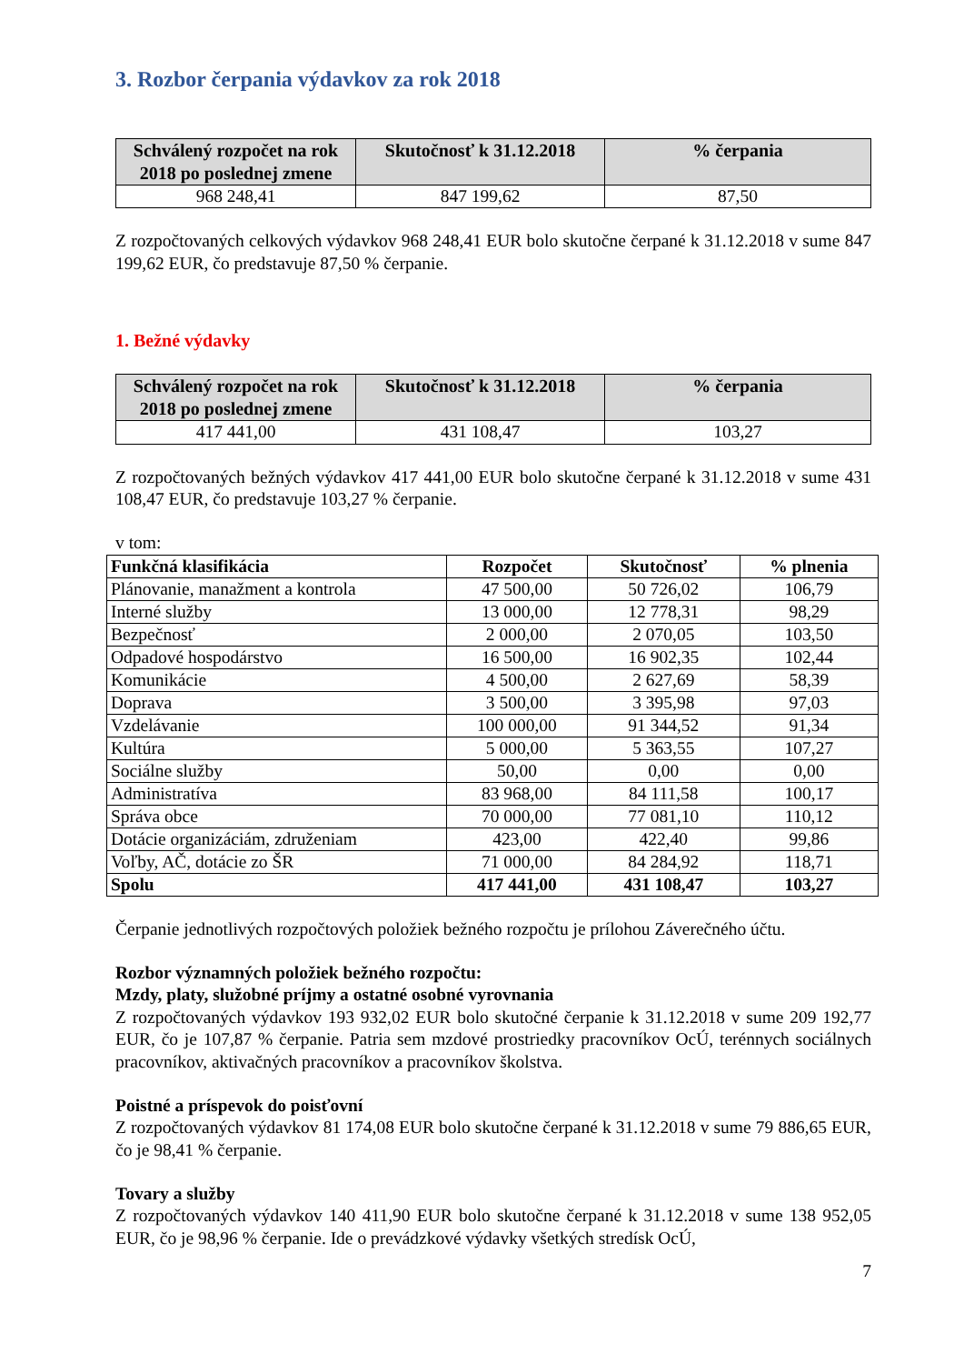3. Rozbor čerpania výdavkov za rok 2018
| Schválený rozpočet na rok 2018 po poslednej zmene | Skutočnosť k 31.12.2018 | % čerpania |
| --- | --- | --- |
| 968 248,41 | 847 199,62 | 87,50 |
Z rozpočtovaných celkových výdavkov 968 248,41 EUR bolo skutočne čerpané k 31.12.2018 v sume 847 199,62 EUR, čo predstavuje 87,50 % čerpanie.
1. Bežné výdavky
| Schválený rozpočet na rok 2018 po poslednej zmene | Skutočnosť k 31.12.2018 | % čerpania |
| --- | --- | --- |
| 417 441,00 | 431 108,47 | 103,27 |
Z rozpočtovaných bežných výdavkov 417 441,00 EUR bolo skutočne čerpané k 31.12.2018 v sume 431 108,47 EUR, čo predstavuje 103,27 % čerpanie.
v tom:
| Funkčná klasifikácia | Rozpočet | Skutočnosť | % plnenia |
| --- | --- | --- | --- |
| Plánovanie, manažment a kontrola | 47 500,00 | 50 726,02 | 106,79 |
| Interné služby | 13 000,00 | 12 778,31 | 98,29 |
| Bezpečnosť | 2 000,00 | 2 070,05 | 103,50 |
| Odpadové hospodárstvo | 16 500,00 | 16 902,35 | 102,44 |
| Komunikácie | 4 500,00 | 2 627,69 | 58,39 |
| Doprava | 3 500,00 | 3 395,98 | 97,03 |
| Vzdelávanie | 100 000,00 | 91 344,52 | 91,34 |
| Kultúra | 5 000,00 | 5 363,55 | 107,27 |
| Sociálne služby | 50,00 | 0,00 | 0,00 |
| Administratíva | 83 968,00 | 84 111,58 | 100,17 |
| Správa obce | 70 000,00 | 77 081,10 | 110,12 |
| Dotácie organizáciám, združeniam | 423,00 | 422,40 | 99,86 |
| Voľby, AČ, dotácie zo ŠR | 71 000,00 | 84 284,92 | 118,71 |
| Spolu | 417 441,00 | 431 108,47 | 103,27 |
Čerpanie jednotlivých rozpočtových položiek bežného rozpočtu je prílohou Záverečného účtu.
Rozbor významných položiek bežného rozpočtu:
Mzdy, platy, služobné príjmy a ostatné osobné vyrovnania
Z rozpočtovaných výdavkov 193 932,02 EUR bolo skutočné čerpanie k 31.12.2018 v sume 209 192,77 EUR, čo je 107,87 % čerpanie. Patria sem mzdové prostriedky pracovníkov OcÚ, terénnych sociálnych pracovníkov, aktivačných pracovníkov a pracovníkov školstva.
Poistné a príspevok do poisťovní
Z rozpočtovaných výdavkov 81 174,08 EUR bolo skutočne čerpané k 31.12.2018 v sume 79 886,65 EUR, čo je 98,41 % čerpanie.
Tovary a služby
Z rozpočtovaných výdavkov 140 411,90 EUR bolo skutočne čerpané k 31.12.2018 v sume 138 952,05 EUR, čo je 98,96 % čerpanie. Ide o prevádzkové výdavky všetkých stredísk OcÚ,
7